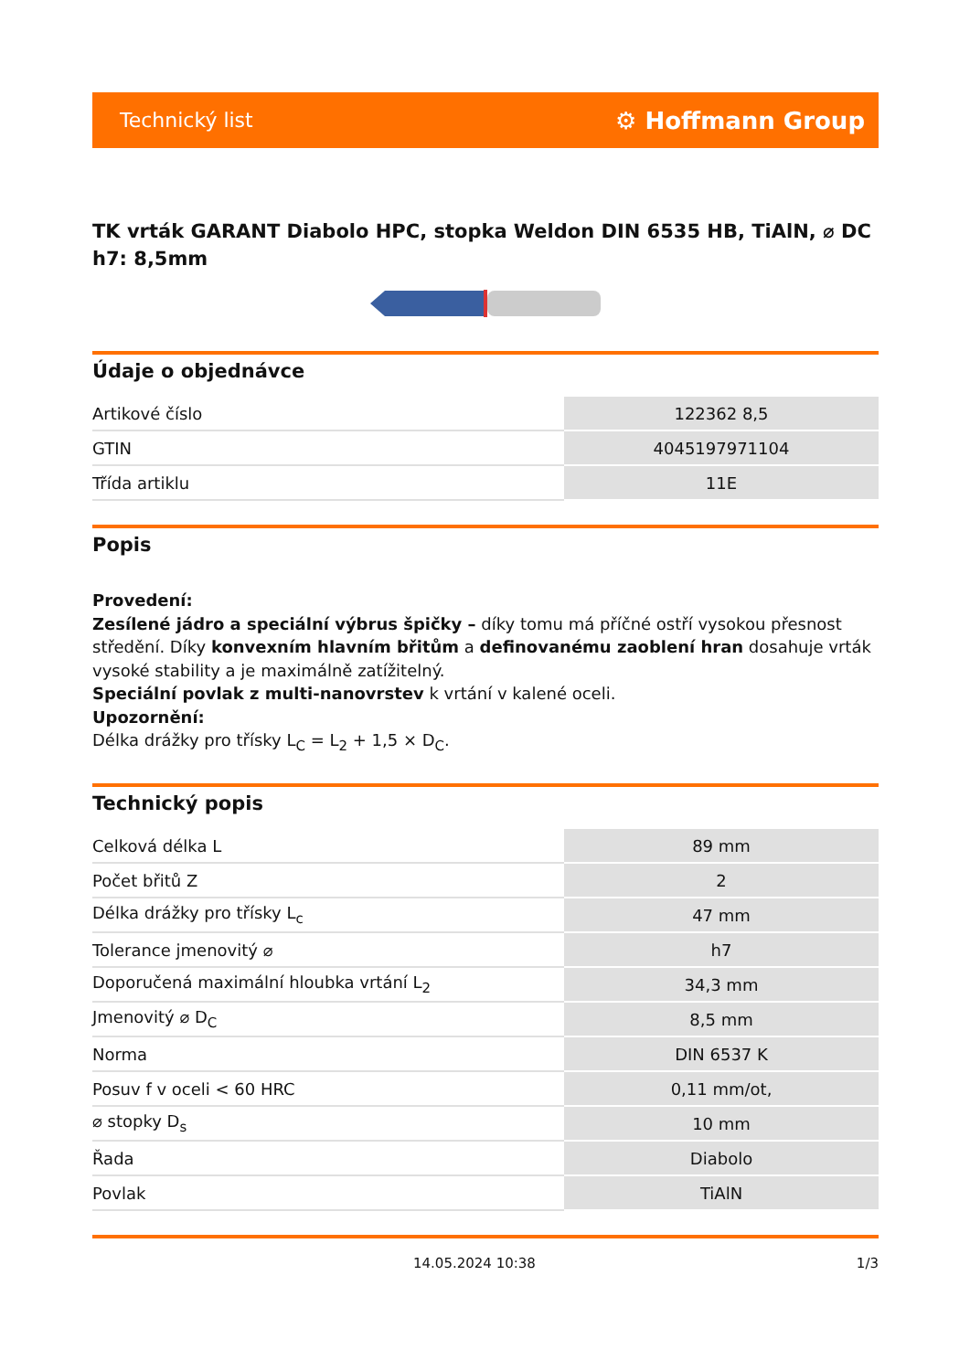Technický list ⚙ Hoffmann Group
TK vrták GARANT Diabolo HPC, stopka Weldon DIN 6535 HB, TiAlN, ⌀ DC h7: 8,5mm
Údaje o objednávce
| Artikové číslo | 122362 8,5 |
| GTIN | 4045197971104 |
| Třída artiklu | 11E |
Popis
Provedení:
Zesílené jádro a speciální výbrus špičky – díky tomu má příčné ostří vysokou přesnost středění. Díky konvexním hlavním břitům a definovanému zaoblení hran dosahuje vrták vysoké stability a je maximálně zatížitelný.
Speciální povlak z multi-nanovrstev k vrtání v kalené oceli.
Upozornění:
Délka drážky pro třísky L<sub>C</sub> = L<sub>2</sub> + 1,5 × D<sub>C</sub>.
Technický popis
| Celková délka L | 89 mm |
| Počet břitů Z | 2 |
| Délka drážky pro třísky L<sub>c</sub> | 47 mm |
| Tolerance jmenovitý ⌀ | h7 |
| Doporučená maximální hloubka vrtání L<sub>2</sub> | 34,3 mm |
| Jmenovitý ⌀ D<sub>C</sub> | 8,5 mm |
| Norma | DIN 6537 K |
| Posuv f v oceli < 60 HRC | 0,11 mm/ot, |
| ⌀ stopky D<sub>s</sub> | 10 mm |
| Řada | Diabolo |
| Povlak | TiAlN |
14.05.2024 10:38 1/3